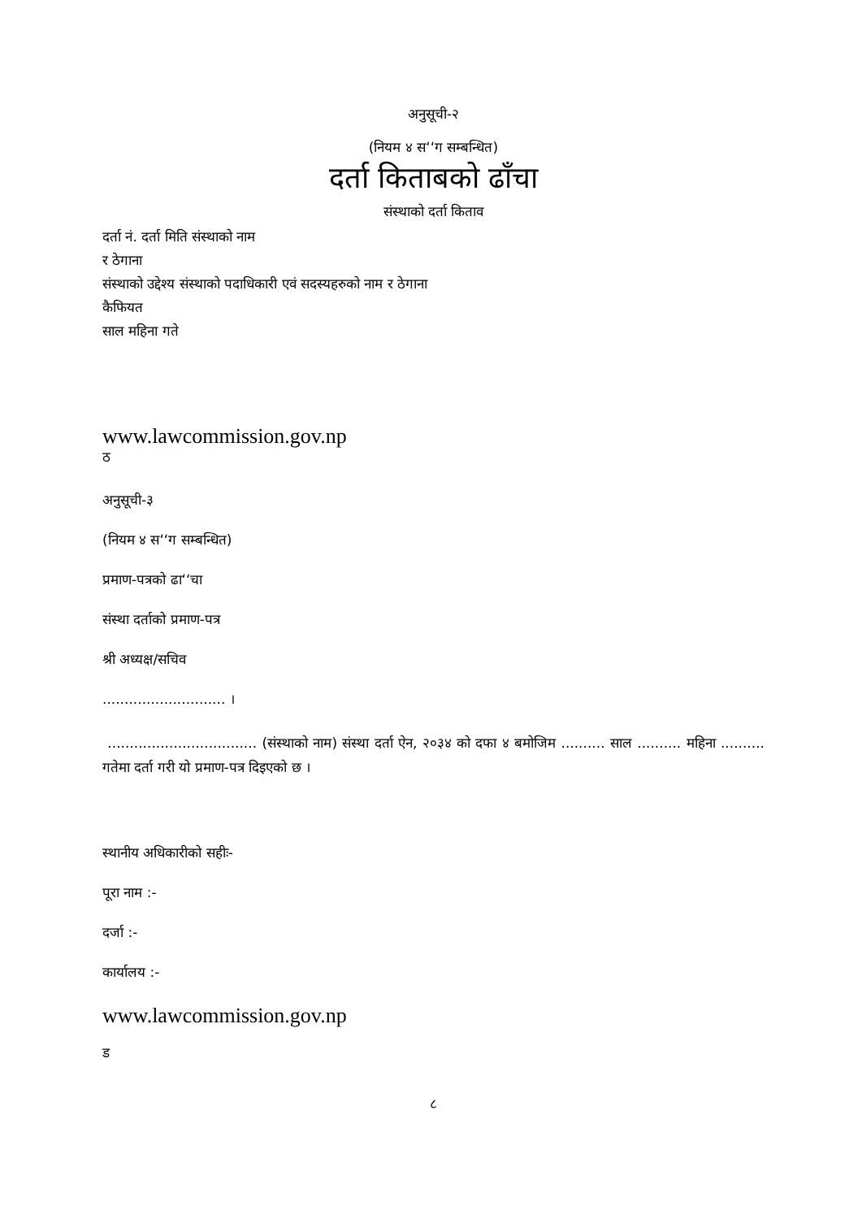अनुसूची-२
(नियम ४ स‘‘ग सम्बन्धित)
दर्ता किताबको ढाँचा
संस्थाको दर्ता किताव
दर्ता नं. दर्ता मिति संस्थाको नाम
र ठेगाना
संस्थाको उद्देश्य संस्थाको पदाधिकारी एवं सदस्यहरुको नाम र ठेगाना
कैफियत
साल महिना गते
www.lawcommission.gov.np
ठ
अनुसूची-३
(नियम ४ स‘‘ग सम्बन्धित)
प्रमाण-पत्रको ढा‘‘चा
संस्था दर्ताको प्रमाण-पत्र
श्री अध्यक्ष/सचिव
............................ ।
.................................. (संस्थाको नाम) संस्था दर्ता ऐन, २०३४ को दफा ४ बमोजिम .......... साल .......... महिना .......... गतेमा दर्ता गरी यो प्रमाण-पत्र दिइएको छ ।
स्थानीय अधिकारीको सहीः-
पूरा नाम :-
दर्जा :-
कार्यालय :-
www.lawcommission.gov.np
ड
८